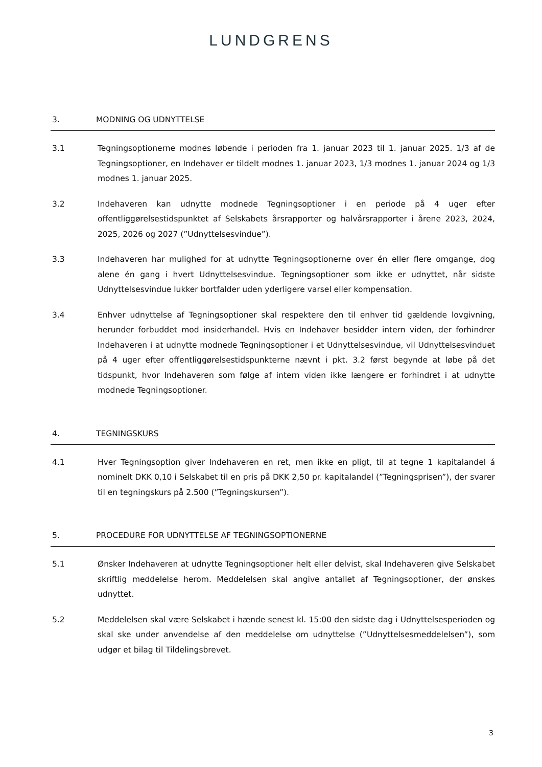LUNDGRENS
3. MODNING OG UDNYTTELSE
3.1 Tegningsoptionerne modnes løbende i perioden fra 1. januar 2023 til 1. januar 2025. 1/3 af de Tegningsoptioner, en Indehaver er tildelt modnes 1. januar 2023, 1/3 modnes 1. januar 2024 og 1/3 modnes 1. januar 2025.
3.2 Indehaveren kan udnytte modnede Tegningsoptioner i en periode på 4 uger efter offentliggørelsestidspunktet af Selskabets årsrapporter og halvårsrapporter i årene 2023, 2024, 2025, 2026 og 2027 (”Udnyttelsesvindue”).
3.3 Indehaveren har mulighed for at udnytte Tegningsoptionerne over én eller flere omgange, dog alene én gang i hvert Udnyttelsesvindue. Tegningsoptioner som ikke er udnyttet, når sidste Udnyttelsesvindue lukker bortfalder uden yderligere varsel eller kompensation.
3.4 Enhver udnyttelse af Tegningsoptioner skal respektere den til enhver tid gældende lovgivning, herunder forbuddet mod insiderhandel. Hvis en Indehaver besidder intern viden, der forhindrer Indehaveren i at udnytte modnede Tegningsoptioner i et Udnyttelsesvindue, vil Udnyttelsesvinduet på 4 uger efter offentliggørelsestidspunkterne nævnt i pkt. 3.2 først begynde at løbe på det tidspunkt, hvor Indehaveren som følge af intern viden ikke længere er forhindret i at udnytte modnede Tegningsoptioner.
4. TEGNINGSKURS
4.1 Hver Tegningsoption giver Indehaveren en ret, men ikke en pligt, til at tegne 1 kapitalandel á nominelt DKK 0,10 i Selskabet til en pris på DKK 2,50 pr. kapitalandel (”Tegningsprisen”), der svarer til en tegningskurs på 2.500 (”Tegningskursen”).
5. PROCEDURE FOR UDNYTTELSE AF TEGNINGSOPTIONERNE
5.1 Ønsker Indehaveren at udnytte Tegningsoptioner helt eller delvist, skal Indehaveren give Selskabet skriftlig meddelelse herom. Meddelelsen skal angive antallet af Tegningsoptioner, der ønskes udnyttet.
5.2 Meddelelsen skal være Selskabet i hænde senest kl. 15:00 den sidste dag i Udnyttelsesperioden og skal ske under anvendelse af den meddelelse om udnyttelse (”Udnyttelsesmeddelelsen”), som udgør et bilag til Tildelingsbrevet.
3